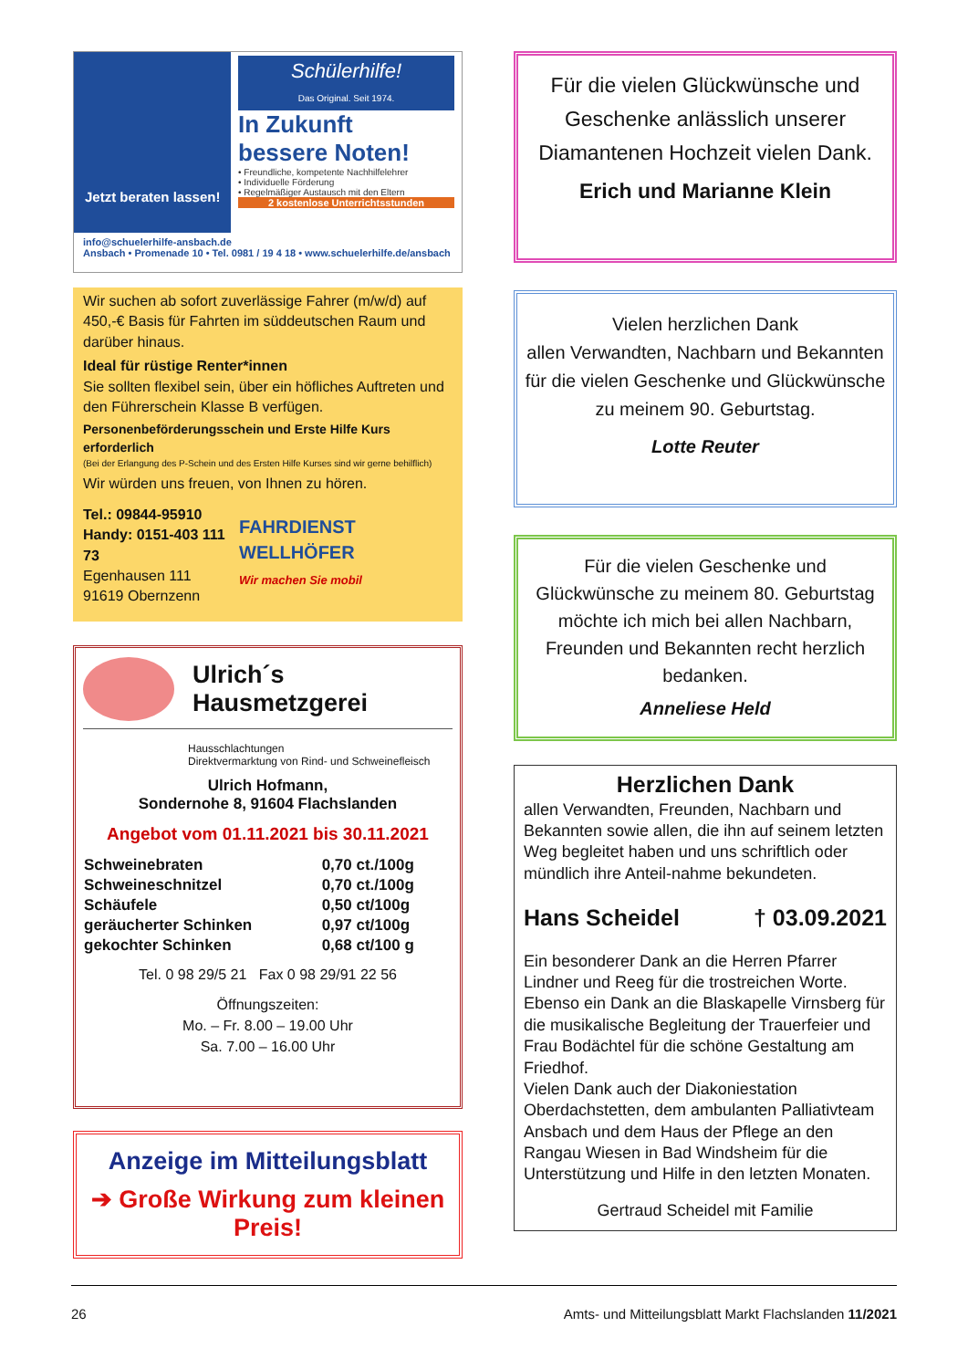Jetzt beraten lassen!
Schülerhilfe!
Das Original. Seit 1974.
In Zukunft
bessere Noten!
• Freundliche, kompetente Nachhilfelehrer
• Individuelle Förderung
• Regelmäßiger Austausch mit den Eltern
2 kostenlose Unterrichtsstunden
info@schuelerhilfe-ansbach.de
Ansbach • Promenade 10 • Tel. 0981 / 19 4 18 • www.schuelerhilfe.de/ansbach
Wir suchen ab sofort zuverlässige Fahrer (m/w/d) auf 450,-€ Basis für Fahrten im süddeutschen Raum und darüber hinaus.
Ideal für rüstige Renter*innen
Sie sollten flexibel sein, über ein höfliches Auftreten und den Führerschein Klasse B verfügen.
Personenbeförderungsschein und Erste Hilfe Kurs erforderlich
(Bei der Erlangung des P-Schein und des Ersten Hilfe Kurses sind wir gerne behilflich)
Wir würden uns freuen, von Ihnen zu hören.
Tel.: 09844-95910
Handy: 0151-403 111 73
Egenhausen 111
91619 Obernzenn
FAHRDIENST WELLHÖFER
Wir machen Sie mobil
Ulrich´s
Hausmetzgerei
Hausschlachtungen
Direktvermarktung von Rind- und Schweinefleisch
Ulrich Hofmann,
Sondernohe 8, 91604 Flachslanden
Angebot vom 01.11.2021 bis 30.11.2021
| Schweinebraten | 0,70 ct./100g |
| Schweineschnitzel | 0,70 ct./100g |
| Schäufele | 0,50 ct/100g |
| geräucherter Schinken | 0,97 ct/100g |
| gekochter Schinken | 0,68 ct/100 g |
Tel. 0 98 29/5 21 Fax 0 98 29/91 22 56
Öffnungszeiten:
Mo. – Fr. 8.00 – 19.00 Uhr
Sa. 7.00 – 16.00 Uhr
Anzeige im Mitteilungsblatt
➔ Große Wirkung zum kleinen Preis!
Für die vielen Glückwünsche und Geschenke anlässlich unserer Diamantenen Hochzeit vielen Dank.
Erich und Marianne Klein
Vielen herzlichen Dank
allen Verwandten, Nachbarn und Bekannten für die vielen Geschenke und Glückwünsche zu meinem 90. Geburtstag.
Lotte Reuter
Für die vielen Geschenke und Glückwünsche zu meinem 80. Geburtstag möchte ich mich bei allen Nachbarn, Freunden und Bekannten recht herzlich bedanken.
Anneliese Held
Herzlichen Dank
allen Verwandten, Freunden, Nachbarn und Bekannten sowie allen, die ihn auf seinem letzten Weg begleitet haben und uns schriftlich oder mündlich ihre Anteil-nahme bekundeten.
Hans Scheidel † 03.09.2021
Ein besonderer Dank an die Herren Pfarrer Lindner und Reeg für die trostreichen Worte. Ebenso ein Dank an die Blaskapelle Virnsberg für die musikalische Begleitung der Trauerfeier und Frau Bodächtel für die schöne Gestaltung am Friedhof.
Vielen Dank auch der Diakoniestation Oberdachstetten, dem ambulanten Palliativteam Ansbach und dem Haus der Pflege an den Rangau Wiesen in Bad Windsheim für die Unterstützung und Hilfe in den letzten Monaten.
Gertraud Scheidel mit Familie
26 Amts- und Mitteilungsblatt Markt Flachslanden 11/2021